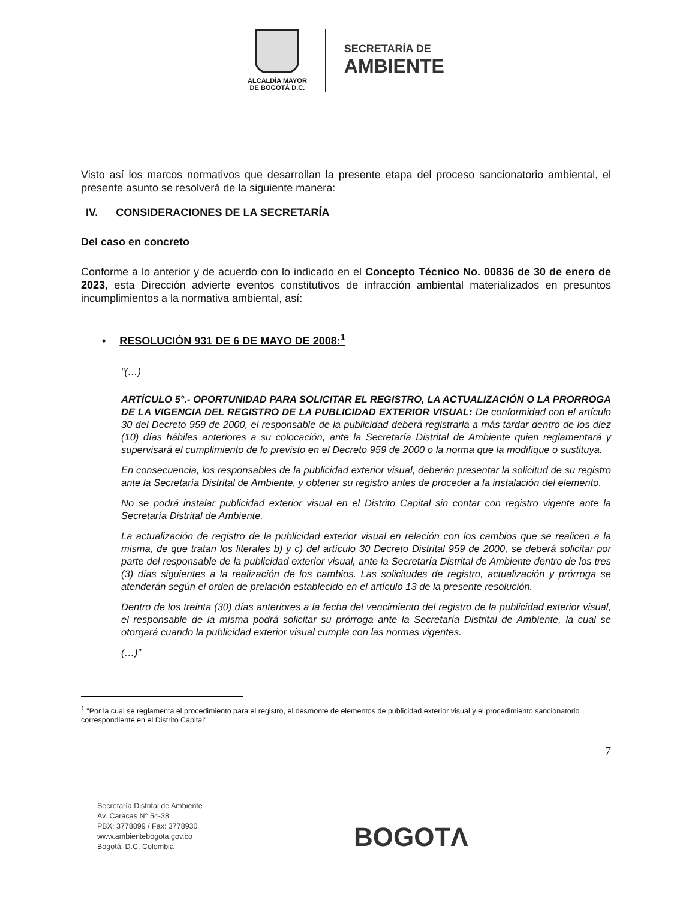ALCALDÍA MAYOR
DE BOGOTÁ D.C.
SECRETARÍA DE
AMBIENTE
Visto así los marcos normativos que desarrollan la presente etapa del proceso sancionatorio ambiental, el presente asunto se resolverá de la siguiente manera:
IV. CONSIDERACIONES DE LA SECRETARÍA
Del caso en concreto
Conforme a lo anterior y de acuerdo con lo indicado en el Concepto Técnico No. 00836 de 30 de enero de 2023, esta Dirección advierte eventos constitutivos de infracción ambiental materializados en presuntos incumplimientos a la normativa ambiental, así:
• RESOLUCIÓN 931 DE 6 DE MAYO DE 2008:<sup>1</sup>
“(…)
ARTÍCULO 5°.- OPORTUNIDAD PARA SOLICITAR EL REGISTRO, LA ACTUALIZACIÓN O LA PRORROGA DE LA VIGENCIA DEL REGISTRO DE LA PUBLICIDAD EXTERIOR VISUAL: De conformidad con el artículo 30 del Decreto 959 de 2000, el responsable de la publicidad deberá registrarla a más tardar dentro de los diez (10) días hábiles anteriores a su colocación, ante la Secretaría Distrital de Ambiente quien reglamentará y supervisará el cumplimiento de lo previsto en el Decreto 959 de 2000 o la norma que la modifique o sustituya.
En consecuencia, los responsables de la publicidad exterior visual, deberán presentar la solicitud de su registro ante la Secretaría Distrital de Ambiente, y obtener su registro antes de proceder a la instalación del elemento.
No se podrá instalar publicidad exterior visual en el Distrito Capital sin contar con registro vigente ante la Secretaría Distrital de Ambiente.
La actualización de registro de la publicidad exterior visual en relación con los cambios que se realicen a la misma, de que tratan los literales b) y c) del artículo 30 Decreto Distrital 959 de 2000, se deberá solicitar por parte del responsable de la publicidad exterior visual, ante la Secretaría Distrital de Ambiente dentro de los tres (3) días siguientes a la realización de los cambios. Las solicitudes de registro, actualización y prórroga se atenderán según el orden de prelación establecido en el artículo 13 de la presente resolución.
Dentro de los treinta (30) días anteriores a la fecha del vencimiento del registro de la publicidad exterior visual, el responsable de la misma podrá solicitar su prórroga ante la Secretaría Distrital de Ambiente, la cual se otorgará cuando la publicidad exterior visual cumpla con las normas vigentes.
(…)”
<sup>1</sup> "Por la cual se reglamenta el procedimiento para el registro, el desmonte de elementos de publicidad exterior visual y el procedimiento sancionatorio correspondiente en el Distrito Capital"
7
Secretaría Distrital de Ambiente
Av. Caracas N° 54-38
PBX: 3778899 / Fax: 3778930
www.ambientebogota.gov.co
Bogotá, D.C. Colombia
BOGOTΛ